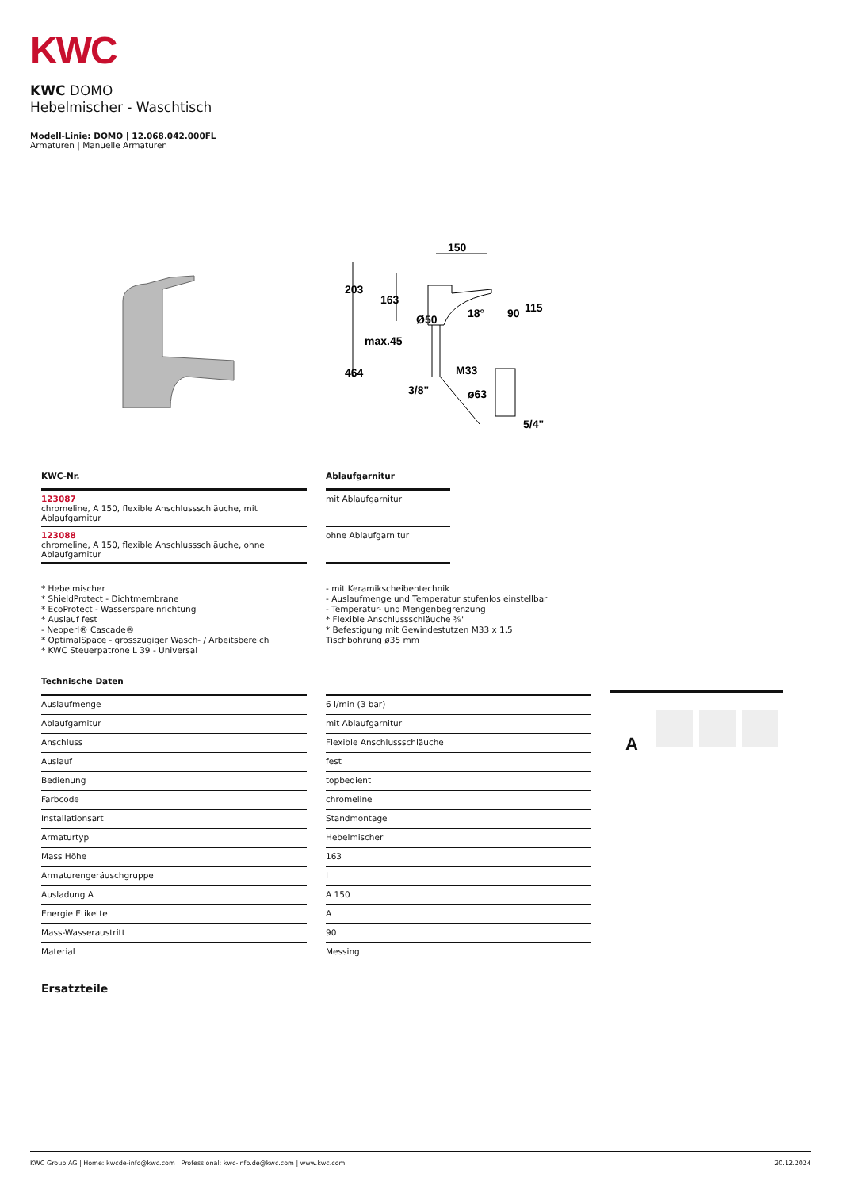KWC
KWC DOMO
Hebelmischer - Waschtisch
Modell-Linie: DOMO | 12.068.042.000FL
Armaturen | Manuelle Armaturen
203
163
Ø50
max.45
464
3/8"
150
18°
90
115
M33
ø63
5/4"
| KWC-Nr. | | Ablaufgarnitur |
| 123087 chromeline, A 150, flexible Anschlussschläuche, mit Ablaufgarnitur | | mit Ablaufgarnitur |
| 123088 chromeline, A 150, flexible Anschlussschläuche, ohne Ablaufgarnitur | | ohne Ablaufgarnitur |
* Hebelmischer
* ShieldProtect - Dichtmembrane
* EcoProtect - Wasserspareinrichtung
* Auslauf fest
- Neoperl® Cascade®
* OptimalSpace - grosszügiger Wasch- / Arbeitsbereich
* KWC Steuerpatrone L 39 - Universal
- mit Keramikscheibentechnik
- Auslaufmenge und Temperatur stufenlos einstellbar
- Temperatur- und Mengenbegrenzung
* Flexible Anschlussschläuche ⅜"
* Befestigung mit Gewindestutzen M33 x 1.5
Tischbohrung ø35 mm
| Technische Daten | | |
| Auslaufmenge | | 6 l/min (3 bar) |
| Ablaufgarnitur | | mit Ablaufgarnitur |
| Anschluss | | Flexible Anschlussschläuche |
| Auslauf | | fest |
| Bedienung | | topbedient |
| Farbcode | | chromeline |
| Installationsart | | Standmontage |
| Armaturtyp | | Hebelmischer |
| Mass Höhe | | 163 |
| Armaturengeräuschgruppe | | I |
| Ausladung A | | A 150 |
| Energie Etikette | | A |
| Mass-Wasseraustritt | | 90 |
| Material | | Messing |
A
Ersatzteile
KWC Group AG | Home: kwcde-info@kwc.com | Professional: kwc-info.de@kwc.com | www.kwc.com 20.12.2024